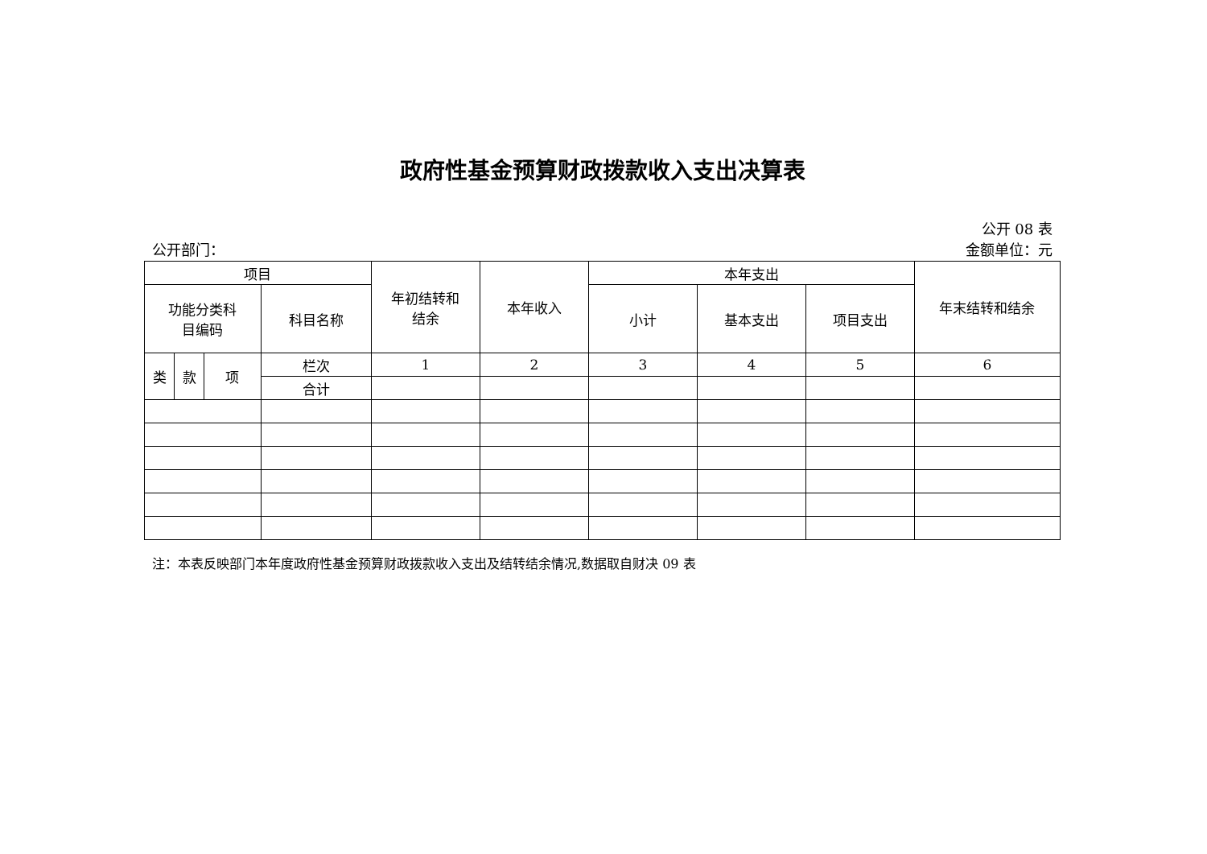政府性基金预算财政拨款收入支出决算表
公开 08 表
公开部门： 金额单位：元
| 项目 | | | | 年初结转和 结余 | 本年收入 | 本年支出 | | | 年末结转和结余 |
| --- | --- | --- | --- | --- | --- | --- | --- | --- | --- |
| 功能分类科 目编码 | | | 科目名称 | | | 小计 | 基本支出 | 项目支出 | |
| 类 | 款 | 项 | 栏次 | 1 | 2 | 3 | 4 | 5 | 6 |
| | | | 合计 | | | | | | |
注：本表反映部门本年度政府性基金预算财政拨款收入支出及结转结余情况,数据取自财决 09 表